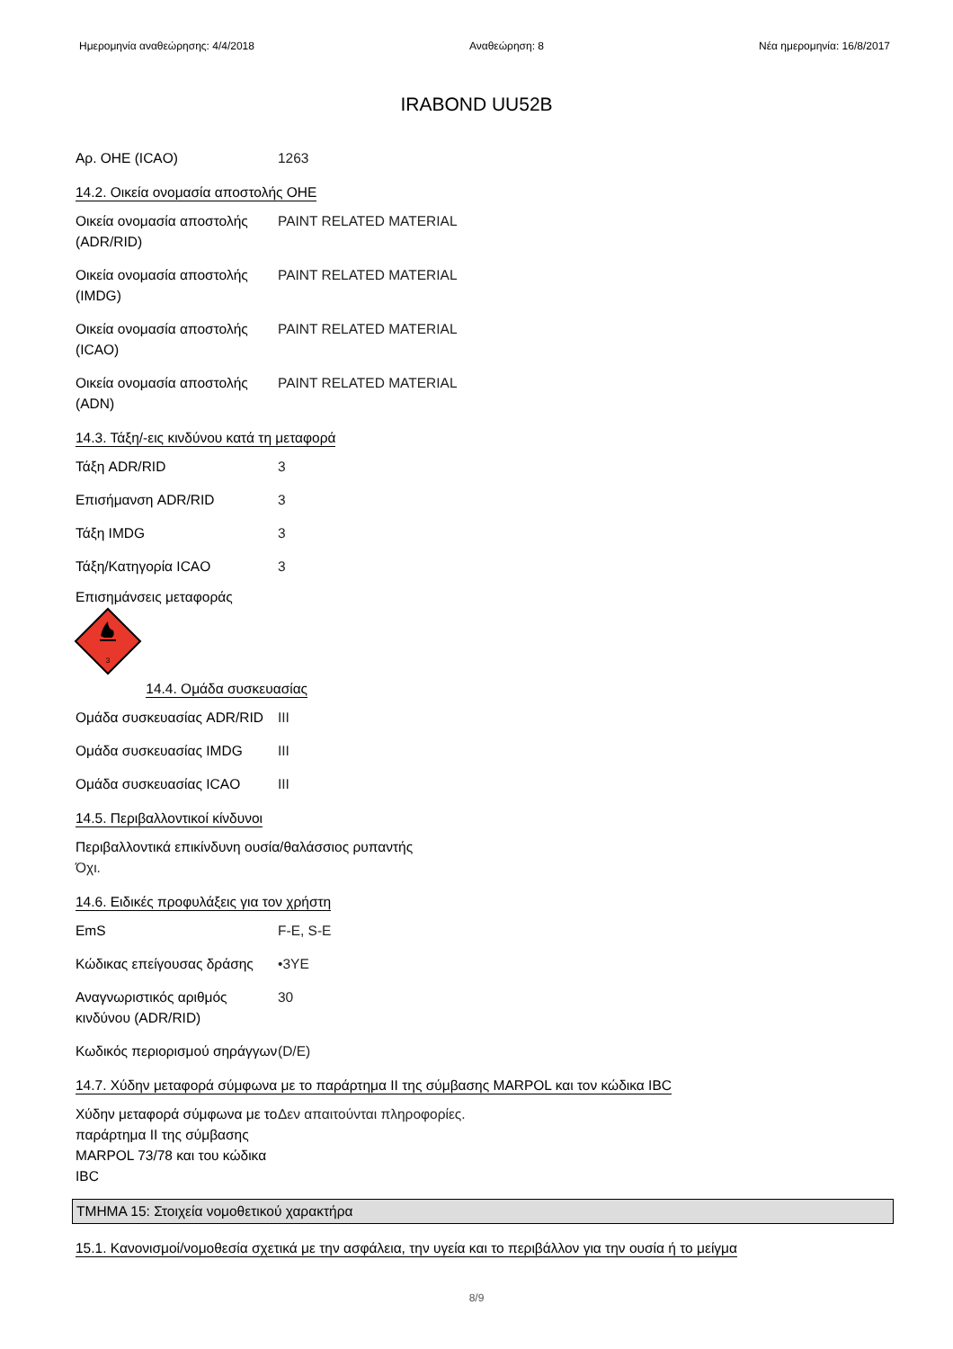Ημερομηνία αναθεώρησης: 4/4/2018 Αναθεώρηση: 8 Νέα ημερομηνία: 16/8/2017
IRABOND UU52B
Αρ. ΟΗΕ (ICAO) 1263
14.2. Οικεία ονομασία αποστολής ΟΗΕ
Οικεία ονομασία αποστολής (ADR/RID)
PAINT RELATED MATERIAL
Οικεία ονομασία αποστολής (IMDG)
PAINT RELATED MATERIAL
Οικεία ονομασία αποστολής (ICAO)
PAINT RELATED MATERIAL
Οικεία ονομασία αποστολής (ADN)
PAINT RELATED MATERIAL
14.3. Τάξη/-εις κινδύνου κατά τη μεταφορά
Τάξη ADR/RID 3
Επισήμανση ADR/RID 3
Τάξη IMDG 3
Τάξη/Κατηγορία ICAO 3
Επισημάνσεις μεταφοράς
3
14.4. Ομάδα συσκευασίας
Ομάδα συσκευασίας ADR/RID
III
Ομάδα συσκευασίας IMDG III
Ομάδα συσκευασίας ICAO III
14.5. Περιβαλλοντικοί κίνδυνοι
Περιβαλλοντικά επικίνδυνη ουσία/θαλάσσιος ρυπαντής
Όχι.
14.6. Ειδικές προφυλάξεις για τον χρήστη
EmS F-E, S-E
Κώδικας επείγουσας δράσης
•3YE
Αναγνωριστικός αριθμός κινδύνου (ADR/RID)
30
Κωδικός περιορισμού σηράγγων
(D/E)
14.7. Χύδην μεταφορά σύμφωνα με το παράρτημα II της σύμβασης MARPOL και τον κώδικα IBC
Χύδην μεταφορά σύμφωνα με το παράρτημα II της σύμβασης MARPOL 73/78 και του κώδικα IBC
Δεν απαιτούνται πληροφορίες.
ΤΜΗΜΑ 15: Στοιχεία νομοθετικού χαρακτήρα
15.1. Κανονισμοί/νομοθεσία σχετικά με την ασφάλεια, την υγεία και το περιβάλλον για την ουσία ή το μείγμα
8/9